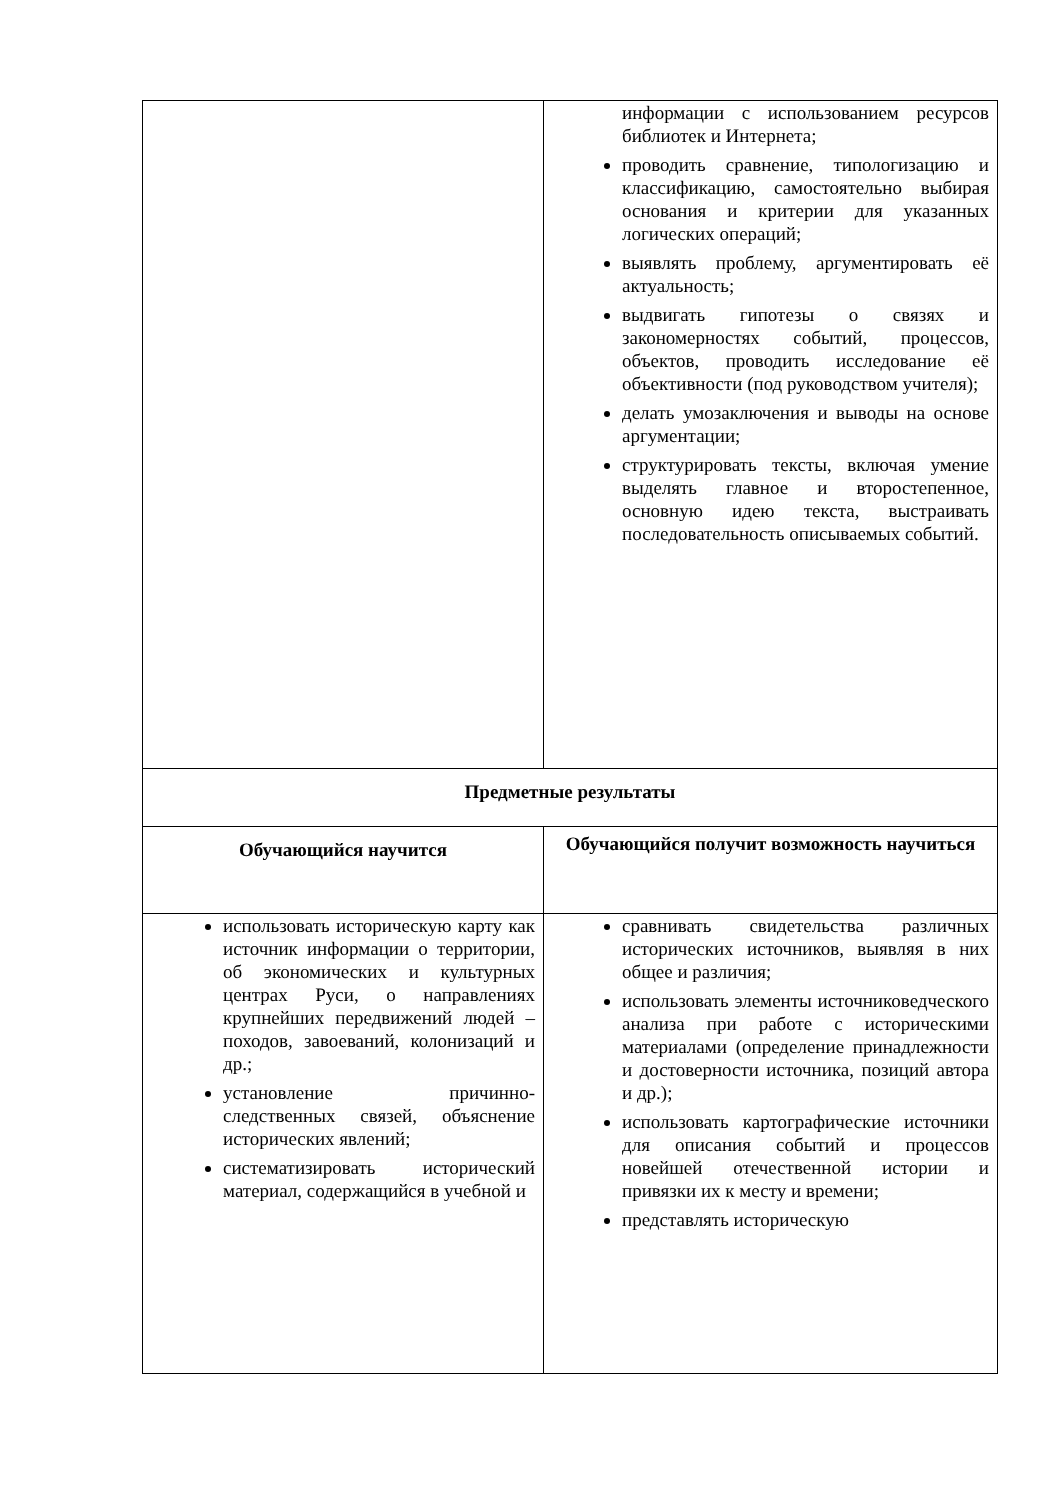| | информации с использованием ресурсов библиотек и Интернета; проводить сравнение, типологизацию и классификацию, самостоятельно выбирая основания и критерии для указанных логических операций; выявлять проблему, аргументировать её актуальность; выдвигать гипотезы о связях и закономерностях событий, процессов, объектов, проводить исследование её объективности (под руководством учителя); делать умозаключения и выводы на основе аргументации; структурировать тексты, включая умение выделять главное и второстепенное, основную идею текста, выстраивать последовательность описываемых событий. |
| Предметные результаты | |
| Обучающийся научится | Обучающийся получит возможность научиться |
| использовать историческую карту как источник информации о территории, об экономических и культурных центрах Руси, о направлениях крупнейших передвижений людей – походов, завоеваний, колонизаций и др.; установление причинно-следственных связей, объяснение исторических явлений; систематизировать исторический материал, содержащийся в учебной и | сравнивать свидетельства различных исторических источников, выявляя в них общее и различия; использовать элементы источниковедческого анализа при работе с историческими материалами (определение принадлежности и достоверности источника, позиций автора и др.); использовать картографические источники для описания событий и процессов новейшей отечественной истории и привязки их к месту и времени; представлять историческую |